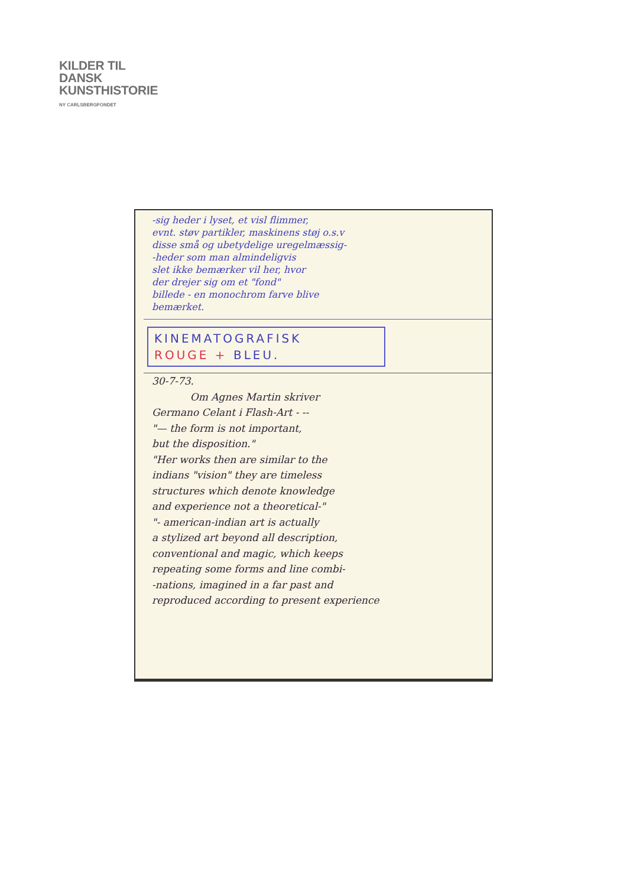KILDER TIL
DANSK
KUNSTHISTORIE
NY CARLSBERGFONDET
-sig heder i lyset, et visl flimmer,
evnt. støv partikler, maskinens støj o.s.v
disse små og ubetydelige uregelmæssig-
-heder som man almindeligvis
slet ikke bemærker vil her, hvor
der drejer sig om et "fond"
billede - en monochrom farve blive
bemærket.
KINEMATOGRAFISK
ROUGE + BLEU.
30-7-73.
Om Agnes Martin skriver
Germano Celant i Flash-Art - --
"— the form is not important,
but the disposition."
"Her works then are similar to the
indians "vision" they are timeless
structures which denote knowledge
and experience not a theoretical-"
"- american-indian art is actually
a stylized art beyond all description,
conventional and magic, which keeps
repeating some forms and line combi-
-nations, imagined in a far past and
reproduced according to present experience